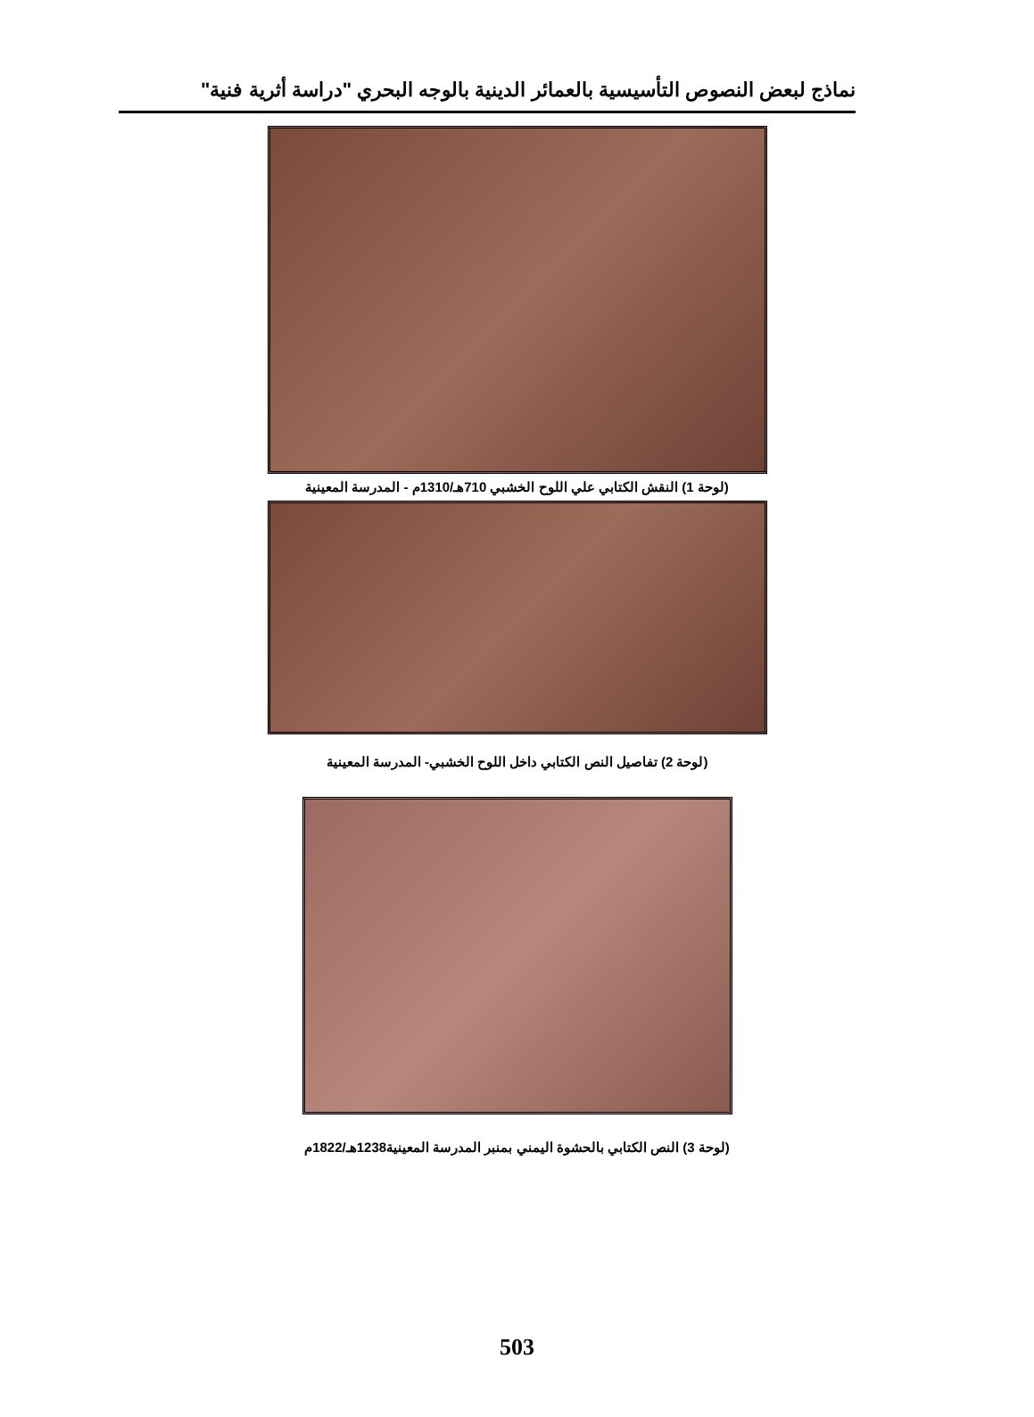نماذج لبعض النصوص التأسيسية بالعمائر الدينية بالوجه البحري "دراسة أثرية فنية"
(لوحة 1) النقش الكتابي علي اللوح الخشبي 710هـ/1310م - المدرسة المعينية
(لوحة 2) تفاصيل النص الكتابي داخل اللوح الخشبي- المدرسة المعينية
(لوحة 3) النص الكتابي بالحشوة اليمني بمنبر المدرسة المعينية1238هـ/1822م
503